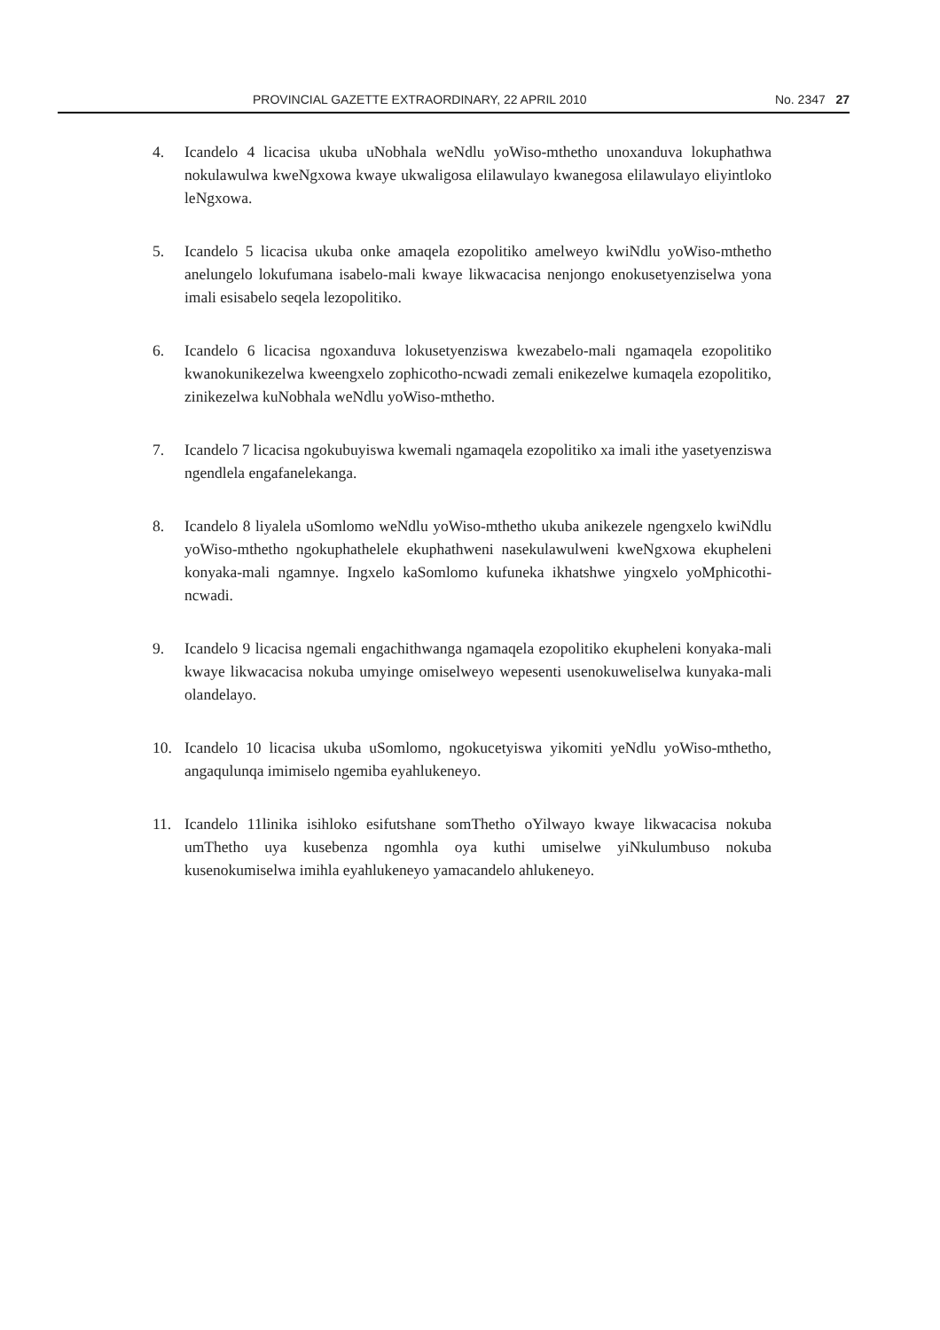PROVINCIAL GAZETTE EXTRAORDINARY, 22 APRIL 2010 No. 2347 27
4. Icandelo 4 licacisa ukuba uNobhala weNdlu yoWiso-mthetho unoxanduva lokuphathwa nokulawulwa kweNgxowa kwaye ukwaligosa elilawulayo kwanegosa elilawulayo eliyintloko leNgxowa.
5. Icandelo 5 licacisa ukuba onke amaqela ezopolitiko amelweyo kwiNdlu yoWiso-mthetho anelungelo lokufumana isabelo-mali kwaye likwacacisa nenjongo enokusetyenziselwa yona imali esisabelo seqela lezopolitiko.
6. Icandelo 6 licacisa ngoxanduva lokusetyenziswa kwezabelo-mali ngamaqela ezopolitiko kwanokunikezelwa kweengxelo zophicotho-ncwadi zemali enikezelwe kumaqela ezopolitiko, zinikezelwa kuNobhala weNdlu yoWiso-mthetho.
7. Icandelo 7 licacisa ngokubuyiswa kwemali ngamaqela ezopolitiko xa imali ithe yasetyenziswa ngendlela engafanelekanga.
8. Icandelo 8 liyalela uSomlomo weNdlu yoWiso-mthetho ukuba anikezele ngengxelo kwiNdlu yoWiso-mthetho ngokuphathelele ekuphathweni nasekulawulweni kweNgxowa ekupheleni konyaka-mali ngamnye. Ingxelo kaSomlomo kufuneka ikhatshwe yingxelo yoMphicothi-ncwadi.
9. Icandelo 9 licacisa ngemali engachithwanga ngamaqela ezopolitiko ekupheleni konyaka-mali kwaye likwacacisa nokuba umyinge omiselweyo wepesenti usenokuweliselwa kunyaka-mali olandelayo.
10. Icandelo 10 licacisa ukuba uSomlomo, ngokucetyiswa yikomiti yeNdlu yoWiso-mthetho, angaqulunqa imimiselo ngemiba eyahlukeneyo.
11. Icandelo 11linika isihloko esifutshane somThetho oYilwayo kwaye likwacacisa nokuba umThetho uya kusebenza ngomhla oya kuthi umiselwe yiNkulumbuso nokuba kusenokumiselwa imihla eyahlukeneyo yamacandelo ahlukeneyo.